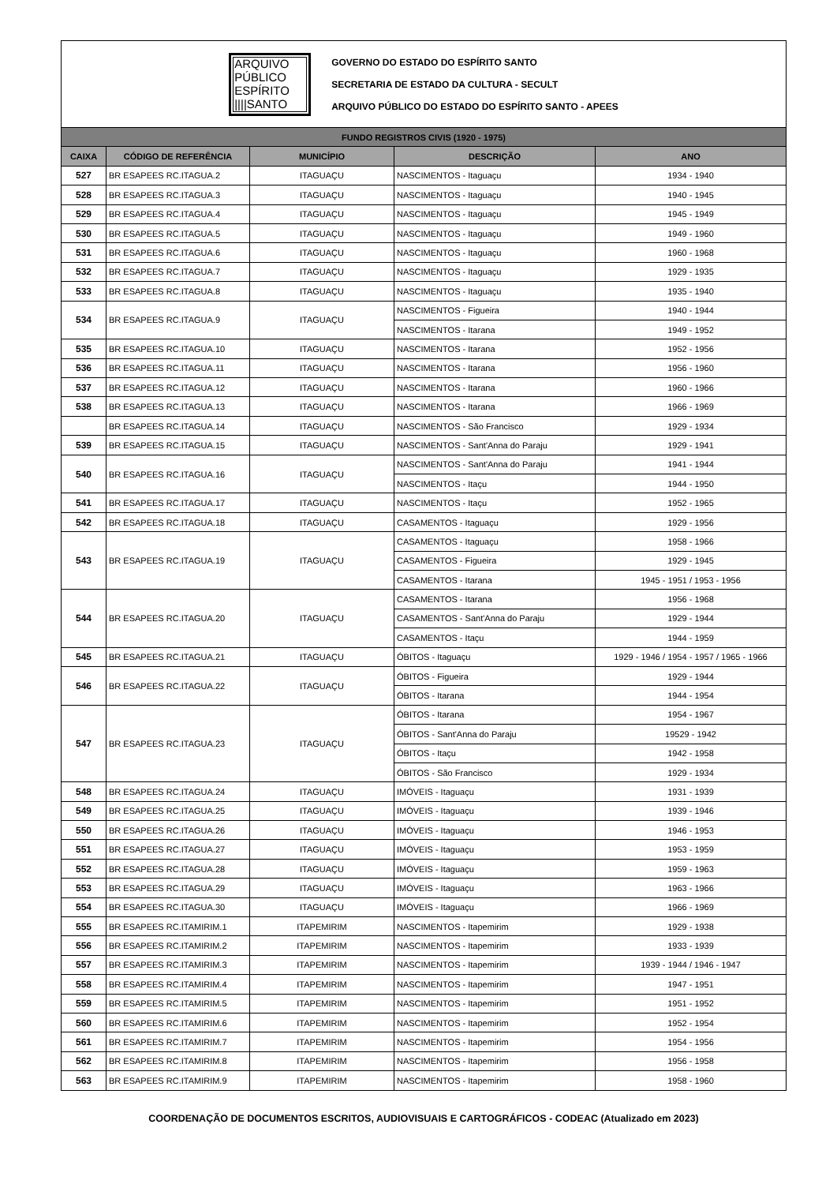ARQUIVO
PÚBLICO
ESPÍRITO
||||SANTO
GOVERNO DO ESTADO DO ESPÍRITO SANTO
SECRETARIA DE ESTADO DA CULTURA - SECULT
ARQUIVO PÚBLICO DO ESTADO DO ESPÍRITO SANTO - APEES
| FUNDO REGISTROS CIVIS (1920 - 1975) | | | | |
| CAIXA | CÓDIGO DE REFERÊNCIA | MUNICÍPIO | DESCRIÇÃO | ANO |
| 527 | BR ESAPEES RC.ITAGUA.2 | ITAGUAÇU | NASCIMENTOS - Itaguaçu | 1934 - 1940 |
| 528 | BR ESAPEES RC.ITAGUA.3 | ITAGUAÇU | NASCIMENTOS - Itaguaçu | 1940 - 1945 |
| 529 | BR ESAPEES RC.ITAGUA.4 | ITAGUAÇU | NASCIMENTOS - Itaguaçu | 1945 - 1949 |
| 530 | BR ESAPEES RC.ITAGUA.5 | ITAGUAÇU | NASCIMENTOS - Itaguaçu | 1949 - 1960 |
| 531 | BR ESAPEES RC.ITAGUA.6 | ITAGUAÇU | NASCIMENTOS - Itaguaçu | 1960 - 1968 |
| 532 | BR ESAPEES RC.ITAGUA.7 | ITAGUAÇU | NASCIMENTOS - Itaguaçu | 1929 - 1935 |
| 533 | BR ESAPEES RC.ITAGUA.8 | ITAGUAÇU | NASCIMENTOS - Itaguaçu | 1935 - 1940 |
| 534 | BR ESAPEES RC.ITAGUA.9 | ITAGUAÇU | NASCIMENTOS - Figueira | 1940 - 1944 |
| | | | NASCIMENTOS - Itarana | 1949 - 1952 |
| 535 | BR ESAPEES RC.ITAGUA.10 | ITAGUAÇU | NASCIMENTOS - Itarana | 1952 - 1956 |
| 536 | BR ESAPEES RC.ITAGUA.11 | ITAGUAÇU | NASCIMENTOS - Itarana | 1956 - 1960 |
| 537 | BR ESAPEES RC.ITAGUA.12 | ITAGUAÇU | NASCIMENTOS - Itarana | 1960 - 1966 |
| 538 | BR ESAPEES RC.ITAGUA.13 | ITAGUAÇU | NASCIMENTOS - Itarana | 1966 - 1969 |
| | BR ESAPEES RC.ITAGUA.14 | ITAGUAÇU | NASCIMENTOS - São Francisco | 1929 - 1934 |
| 539 | BR ESAPEES RC.ITAGUA.15 | ITAGUAÇU | NASCIMENTOS - Sant'Anna do Paraju | 1929 - 1941 |
| 540 | BR ESAPEES RC.ITAGUA.16 | ITAGUAÇU | NASCIMENTOS - Sant'Anna do Paraju | 1941 - 1944 |
| | | | NASCIMENTOS - Itaçu | 1944 - 1950 |
| 541 | BR ESAPEES RC.ITAGUA.17 | ITAGUAÇU | NASCIMENTOS - Itaçu | 1952 - 1965 |
| 542 | BR ESAPEES RC.ITAGUA.18 | ITAGUAÇU | CASAMENTOS - Itaguaçu | 1929 - 1956 |
| 543 | BR ESAPEES RC.ITAGUA.19 | ITAGUAÇU | CASAMENTOS - Itaguaçu | 1958 - 1966 |
| | | | CASAMENTOS - Figueira | 1929 - 1945 |
| | | | CASAMENTOS - Itarana | 1945 - 1951 / 1953 - 1956 |
| 544 | BR ESAPEES RC.ITAGUA.20 | ITAGUAÇU | CASAMENTOS - Itarana | 1956 - 1968 |
| | | | CASAMENTOS - Sant'Anna do Paraju | 1929 - 1944 |
| | | | CASAMENTOS - Itaçu | 1944 - 1959 |
| 545 | BR ESAPEES RC.ITAGUA.21 | ITAGUAÇU | ÓBITOS - Itaguaçu | 1929 - 1946 / 1954 - 1957 / 1965 - 1966 |
| 546 | BR ESAPEES RC.ITAGUA.22 | ITAGUAÇU | ÓBITOS - Figueira | 1929 - 1944 |
| | | | ÓBITOS - Itarana | 1944 - 1954 |
| 547 | BR ESAPEES RC.ITAGUA.23 | ITAGUAÇU | ÓBITOS - Itarana | 1954 - 1967 |
| | | | ÓBITOS - Sant'Anna do Paraju | 19529 - 1942 |
| | | | ÓBITOS - Itaçu | 1942 - 1958 |
| | | | ÓBITOS - São Francisco | 1929 - 1934 |
| 548 | BR ESAPEES RC.ITAGUA.24 | ITAGUAÇU | IMÓVEIS - Itaguaçu | 1931 - 1939 |
| 549 | BR ESAPEES RC.ITAGUA.25 | ITAGUAÇU | IMÓVEIS - Itaguaçu | 1939 - 1946 |
| 550 | BR ESAPEES RC.ITAGUA.26 | ITAGUAÇU | IMÓVEIS - Itaguaçu | 1946 - 1953 |
| 551 | BR ESAPEES RC.ITAGUA.27 | ITAGUAÇU | IMÓVEIS - Itaguaçu | 1953 - 1959 |
| 552 | BR ESAPEES RC.ITAGUA.28 | ITAGUAÇU | IMÓVEIS - Itaguaçu | 1959 - 1963 |
| 553 | BR ESAPEES RC.ITAGUA.29 | ITAGUAÇU | IMÓVEIS - Itaguaçu | 1963 - 1966 |
| 554 | BR ESAPEES RC.ITAGUA.30 | ITAGUAÇU | IMÓVEIS - Itaguaçu | 1966 - 1969 |
| 555 | BR ESAPEES RC.ITAMIRIM.1 | ITAPEMIRIM | NASCIMENTOS - Itapemirim | 1929 - 1938 |
| 556 | BR ESAPEES RC.ITAMIRIM.2 | ITAPEMIRIM | NASCIMENTOS - Itapemirim | 1933 - 1939 |
| 557 | BR ESAPEES RC.ITAMIRIM.3 | ITAPEMIRIM | NASCIMENTOS - Itapemirim | 1939 - 1944 / 1946 - 1947 |
| 558 | BR ESAPEES RC.ITAMIRIM.4 | ITAPEMIRIM | NASCIMENTOS - Itapemirim | 1947 - 1951 |
| 559 | BR ESAPEES RC.ITAMIRIM.5 | ITAPEMIRIM | NASCIMENTOS - Itapemirim | 1951 - 1952 |
| 560 | BR ESAPEES RC.ITAMIRIM.6 | ITAPEMIRIM | NASCIMENTOS - Itapemirim | 1952 - 1954 |
| 561 | BR ESAPEES RC.ITAMIRIM.7 | ITAPEMIRIM | NASCIMENTOS - Itapemirim | 1954 - 1956 |
| 562 | BR ESAPEES RC.ITAMIRIM.8 | ITAPEMIRIM | NASCIMENTOS - Itapemirim | 1956 - 1958 |
| 563 | BR ESAPEES RC.ITAMIRIM.9 | ITAPEMIRIM | NASCIMENTOS - Itapemirim | 1958 - 1960 |
COORDENAÇÃO DE DOCUMENTOS ESCRITOS, AUDIOVISUAIS E CARTOGRÁFICOS - CODEAC (Atualizado em 2023)